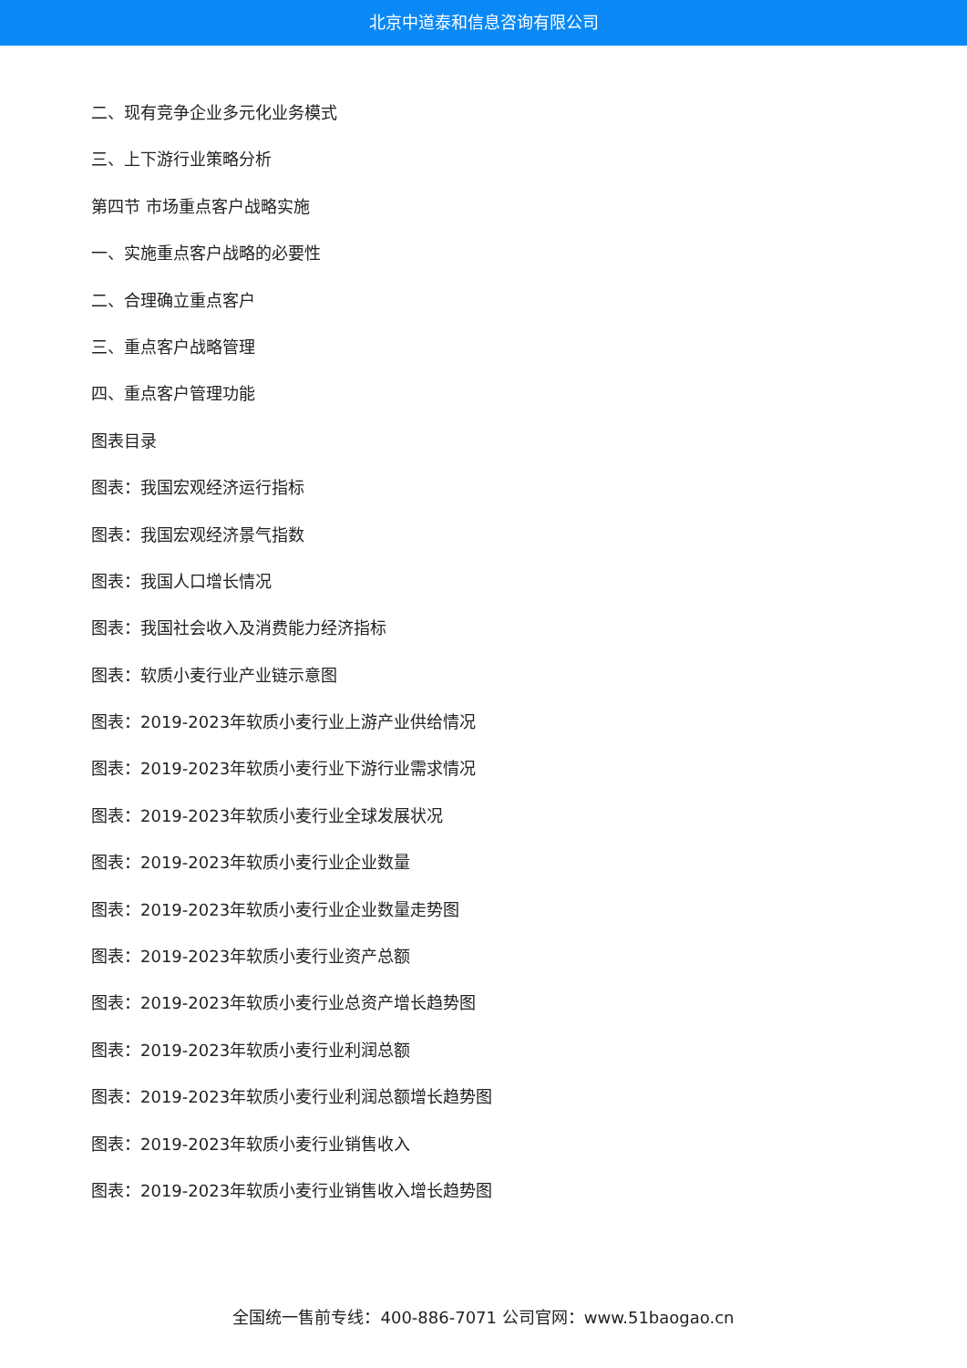北京中道泰和信息咨询有限公司
二、现有竞争企业多元化业务模式
三、上下游行业策略分析
第四节 市场重点客户战略实施
一、实施重点客户战略的必要性
二、合理确立重点客户
三、重点客户战略管理
四、重点客户管理功能
图表目录
图表：我国宏观经济运行指标
图表：我国宏观经济景气指数
图表：我国人口增长情况
图表：我国社会收入及消费能力经济指标
图表：软质小麦行业产业链示意图
图表：2019-2023年软质小麦行业上游产业供给情况
图表：2019-2023年软质小麦行业下游行业需求情况
图表：2019-2023年软质小麦行业全球发展状况
图表：2019-2023年软质小麦行业企业数量
图表：2019-2023年软质小麦行业企业数量走势图
图表：2019-2023年软质小麦行业资产总额
图表：2019-2023年软质小麦行业总资产增长趋势图
图表：2019-2023年软质小麦行业利润总额
图表：2019-2023年软质小麦行业利润总额增长趋势图
图表：2019-2023年软质小麦行业销售收入
图表：2019-2023年软质小麦行业销售收入增长趋势图
全国统一售前专线：400-886-7071 公司官网：www.51baogao.cn